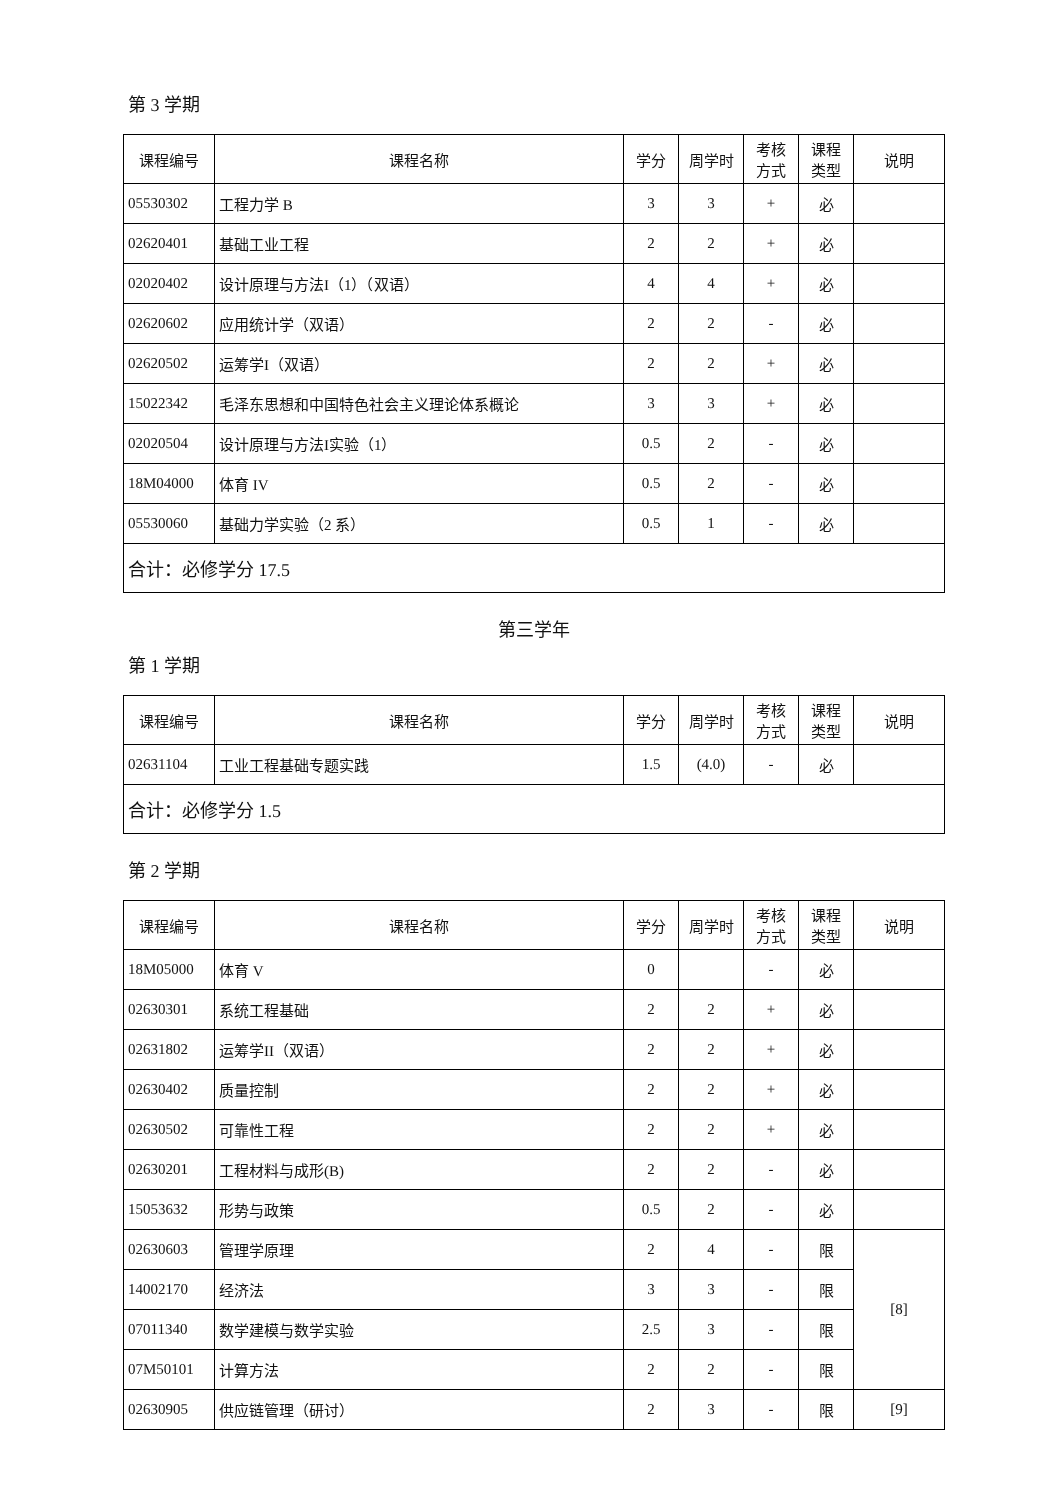第 3 学期
| 课程编号 | 课程名称 | 学分 | 周学时 | 考核 方式 | 课程 类型 | 说明 |
| --- | --- | --- | --- | --- | --- | --- |
| 05530302 | 工程力学 B | 3 | 3 | + | 必 | |
| 02620401 | 基础工业工程 | 2 | 2 | + | 必 | |
| 02020402 | 设计原理与方法I（1）（双语） | 4 | 4 | + | 必 | |
| 02620602 | 应用统计学（双语） | 2 | 2 | - | 必 | |
| 02620502 | 运筹学I（双语） | 2 | 2 | + | 必 | |
| 15022342 | 毛泽东思想和中国特色社会主义理论体系概论 | 3 | 3 | + | 必 | |
| 02020504 | 设计原理与方法I实验（1） | 0.5 | 2 | - | 必 | |
| 18M04000 | 体育 IV | 0.5 | 2 | - | 必 | |
| 05530060 | 基础力学实验（2 系） | 0.5 | 1 | - | 必 | |
| 合计：必修学分 17.5 | | | | | | |
第三学年
第 1 学期
| 课程编号 | 课程名称 | 学分 | 周学时 | 考核 方式 | 课程 类型 | 说明 |
| --- | --- | --- | --- | --- | --- | --- |
| 02631104 | 工业工程基础专题实践 | 1.5 | (4.0) | - | 必 | |
| 合计：必修学分 1.5 | | | | | | |
第 2 学期
| 课程编号 | 课程名称 | 学分 | 周学时 | 考核 方式 | 课程 类型 | 说明 |
| --- | --- | --- | --- | --- | --- | --- |
| 18M05000 | 体育 V | 0 | | - | 必 | |
| 02630301 | 系统工程基础 | 2 | 2 | + | 必 | |
| 02631802 | 运筹学II（双语） | 2 | 2 | + | 必 | |
| 02630402 | 质量控制 | 2 | 2 | + | 必 | |
| 02630502 | 可靠性工程 | 2 | 2 | + | 必 | |
| 02630201 | 工程材料与成形(B) | 2 | 2 | - | 必 | |
| 15053632 | 形势与政策 | 0.5 | 2 | - | 必 | |
| 02630603 | 管理学原理 | 2 | 4 | - | 限 | [8] |
| 14002170 | 经济法 | 3 | 3 | - | 限 | |
| 07011340 | 数学建模与数学实验 | 2.5 | 3 | - | 限 | |
| 07M50101 | 计算方法 | 2 | 2 | - | 限 | |
| 02630905 | 供应链管理（研讨） | 2 | 3 | - | 限 | [9] |